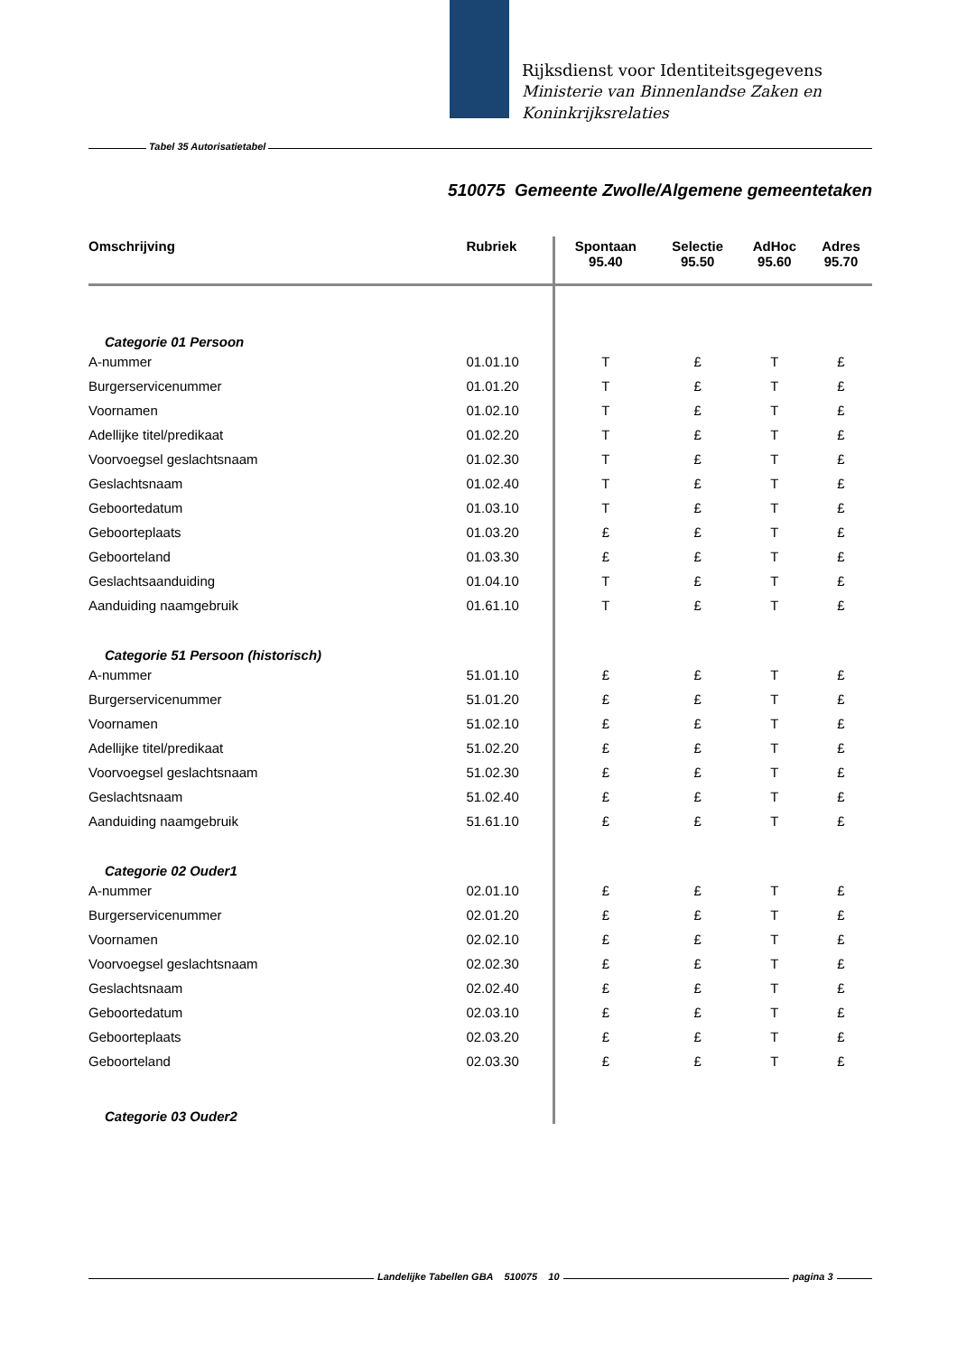Rijksdienst voor Identiteitsgegevens
Ministerie van Binnenlandse Zaken en
Koninkrijksrelaties
Tabel 35 Autorisatietabel
510075 Gemeente Zwolle/Algemene gemeentetaken
| Omschrijving | Rubriek | Spontaan 95.40 | Selectie 95.50 | AdHoc 95.60 | Adres 95.70 |
| --- | --- | --- | --- | --- | --- |
| Categorie 01 Persoon | | | | | |
| A-nummer | 01.01.10 | T | £ | T | £ |
| Burgerservicenummer | 01.01.20 | T | £ | T | £ |
| Voornamen | 01.02.10 | T | £ | T | £ |
| Adellijke titel/predikaat | 01.02.20 | T | £ | T | £ |
| Voorvoegsel geslachtsnaam | 01.02.30 | T | £ | T | £ |
| Geslachtsnaam | 01.02.40 | T | £ | T | £ |
| Geboortedatum | 01.03.10 | T | £ | T | £ |
| Geboorteplaats | 01.03.20 | £ | £ | T | £ |
| Geboorteland | 01.03.30 | £ | £ | T | £ |
| Geslachtsaanduiding | 01.04.10 | T | £ | T | £ |
| Aanduiding naamgebruik | 01.61.10 | T | £ | T | £ |
| Categorie 51 Persoon (historisch) | | | | | |
| A-nummer | 51.01.10 | £ | £ | T | £ |
| Burgerservicenummer | 51.01.20 | £ | £ | T | £ |
| Voornamen | 51.02.10 | £ | £ | T | £ |
| Adellijke titel/predikaat | 51.02.20 | £ | £ | T | £ |
| Voorvoegsel geslachtsnaam | 51.02.30 | £ | £ | T | £ |
| Geslachtsnaam | 51.02.40 | £ | £ | T | £ |
| Aanduiding naamgebruik | 51.61.10 | £ | £ | T | £ |
| Categorie 02 Ouder1 | | | | | |
| A-nummer | 02.01.10 | £ | £ | T | £ |
| Burgerservicenummer | 02.01.20 | £ | £ | T | £ |
| Voornamen | 02.02.10 | £ | £ | T | £ |
| Voorvoegsel geslachtsnaam | 02.02.30 | £ | £ | T | £ |
| Geslachtsnaam | 02.02.40 | £ | £ | T | £ |
| Geboortedatum | 02.03.10 | £ | £ | T | £ |
| Geboorteplaats | 02.03.20 | £ | £ | T | £ |
| Geboorteland | 02.03.30 | £ | £ | T | £ |
| Categorie 03 Ouder2 | | | | | |
Landelijke Tabellen GBA 510075 10 pagina 3